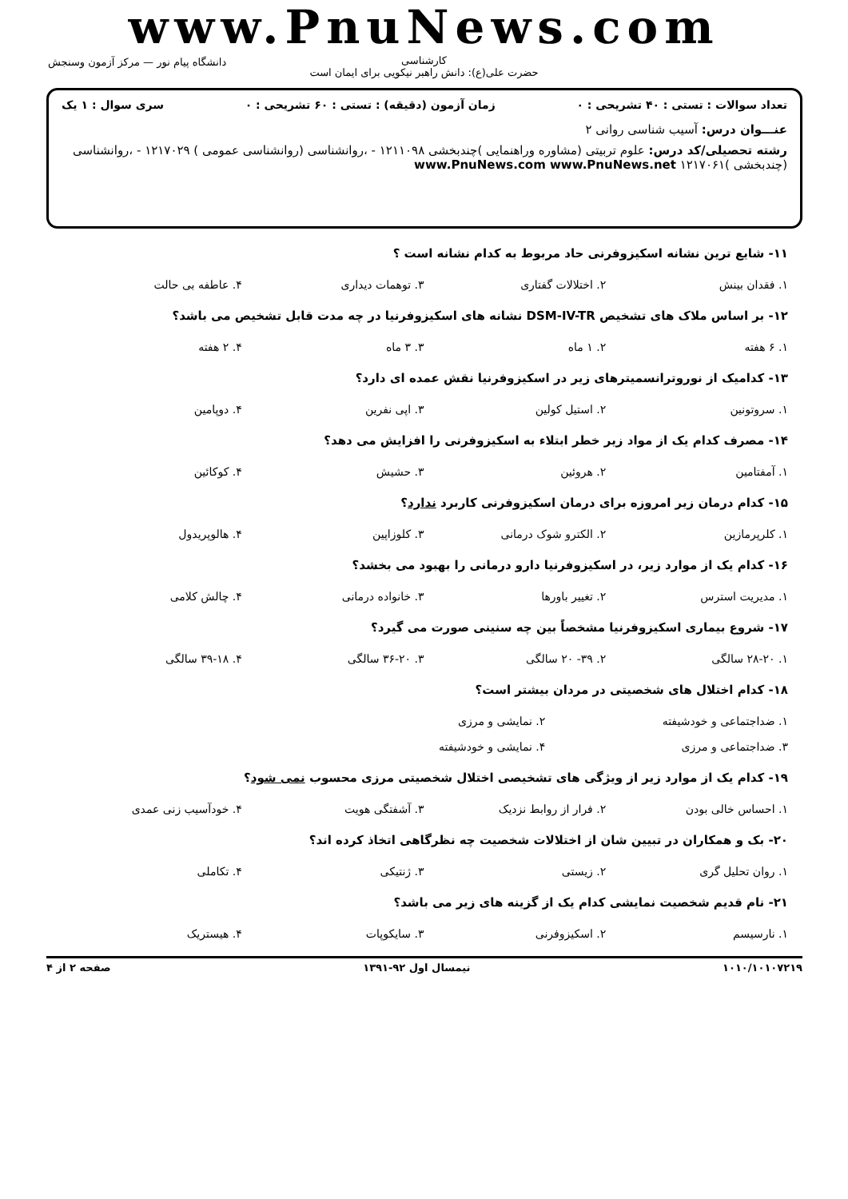www.PnuNews.com
کارشناسی
حضرت علی(ع): دانش راهبر نیکویی برای ایمان است
دانشگاه پیام نور — مرکز آزمون وسنجش
تعداد سوالات : تستی : ۴۰ تشریحی : ۰ زمان آزمون (دقیقه) : تستی : ۶۰ تشریحی : ۰ سری سوال : ۱ یک
عنـــوان درس: آسیب شناسی روانی ۲
رشته تحصیلی/کد درس: علوم تربیتی (مشاوره وراهنمایی )چندبخشی ۱۲۱۱۰۹۸ - ،روانشناسی (روانشناسی عمومی ) ۱۲۱۷۰۲۹ - ،روانشناسی (چندبخشی )۱۲۱۷۰۶۱ www.PnuNews.com www.PnuNews.net
۱۱- شایع ترین نشانه اسکیزوفرنی حاد مربوط به کدام نشانه است ؟
۱. فقدان بینش ۲. اختلالات گفتاری ۳. توهمات دیداری ۴. عاطفه بی حالت
۱۲- بر اساس ملاک های تشخیص DSM-IV-TR نشانه های اسکیزوفرنیا در چه مدت قابل تشخیص می باشد؟
۱. ۶ هفته ۲. ۱ ماه ۳. ۳ ماه ۴. ۲ هفته
۱۳- کدامیک از نوروترانسمیترهای زیر در اسکیزوفرنیا نقش عمده ای دارد؟
۱. سروتونین ۲. استیل کولین ۳. اپی نفرین ۴. دوپامین
۱۴- مصرف کدام یک از مواد زیر خطر ابتلاء به اسکیزوفرنی را افزایش می دهد؟
۱. آمفتامین ۲. هروئین ۳. حشیش ۴. کوکائین
۱۵- کدام درمان زیر امروزه برای درمان اسکیزوفرنی کاربرد ندارد؟
۱. کلرپرمازین ۲. الکترو شوک درمانی ۳. کلوزاپین ۴. هالوپریدول
۱۶- کدام یک از موارد زیر، در اسکیزوفرنیا دارو درمانی را بهبود می بخشد؟
۱. مدیریت استرس ۲. تغییر باورها ۳. خانواده درمانی ۴. چالش کلامی
۱۷- شروع بیماری اسکیزوفرنیا مشخصاً بین چه سنینی صورت می گیرد؟
۱. ۲۸-۲۰ سالگی ۲. ۳۹- ۲۰ سالگی ۳. ۳۶-۲۰ سالگی ۴. ۳۹-۱۸ سالگی
۱۸- کدام اختلال های شخصیتی در مردان بیشتر است؟
۱. ضداجتماعی و خودشیفته ۲. نمایشی و مرزی
۳. ضداجتماعی و مرزی ۴. نمایشی و خودشیفته
۱۹- کدام یک از موارد زیر از ویژگی های تشخیصی اختلال شخصیتی مرزی محسوب نمی شود؟
۱. احساس خالی بودن ۲. فرار از روابط نزدیک ۳. آشفتگی هویت ۴. خودآسیب زنی عمدی
۲۰- بک و همکاران در تبیین شان از اختلالات شخصیت چه نظرگاهی اتخاذ کرده اند؟
۱. روان تحلیل گری ۲. زیستی ۳. ژنتیکی ۴. تکاملی
۲۱- نام قدیم شخصیت نمایشی کدام یک از گزینه های زیر می باشد؟
۱. نارسیسم ۲. اسکیزوفرنی ۳. سایکوپات ۴. هیستریک
۱۰۱۰/۱۰۱۰۷۲۱۹ نیمسال اول ۹۲-۱۳۹۱ صفحه ۲ از ۴